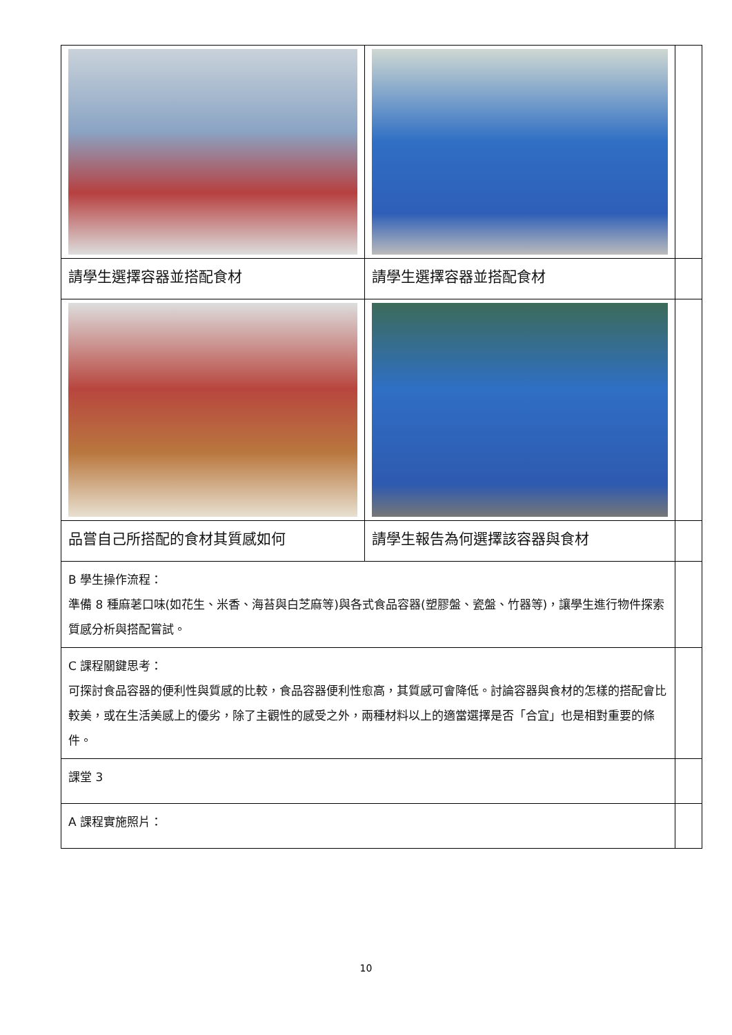| 請學生選擇容器並搭配食材 | 請學生選擇容器並搭配食材 | |
| 品嘗自己所搭配的食材其質感如何 | 請學生報告為何選擇該容器與食材 | |
| B 學生操作流程： 準備 8 種麻荖口味(如花生、米香、海苔與白芝麻等)與各式食品容器(塑膠盤、瓷盤、竹器等)，讓學生進行物件探索質感分析與搭配嘗試。 | | |
| C 課程關鍵思考： 可探討食品容器的便利性與質感的比較，食品容器便利性愈高，其質感可會降低。討論容器與食材的怎樣的搭配會比較美，或在生活美感上的優劣，除了主觀性的感受之外，兩種材料以上的適當選擇是否「合宜」也是相對重要的條件。 | | |
| 課堂 3 | | |
| A 課程實施照片： | | |
10